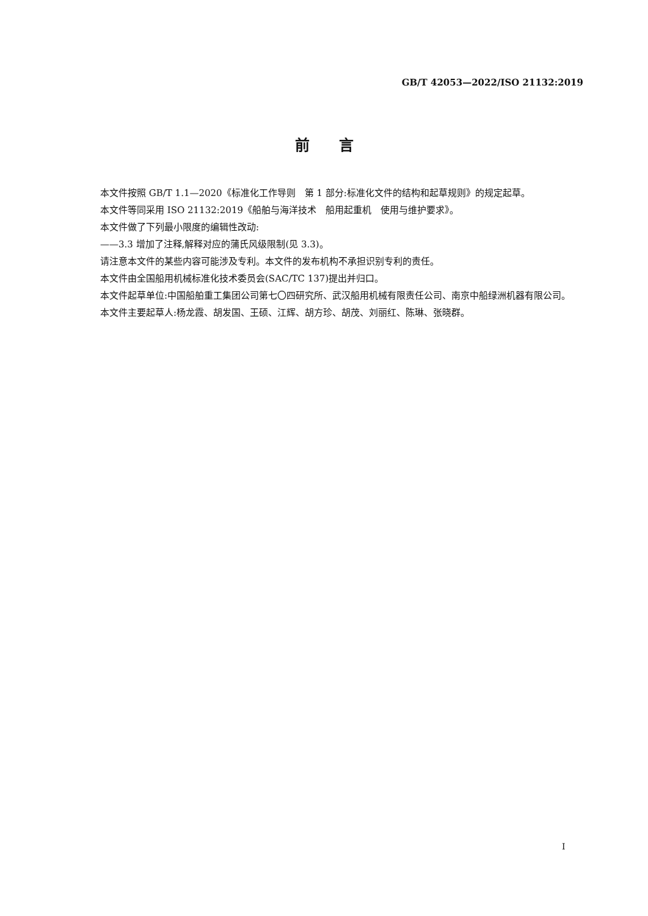GB/T 42053—2022/ISO 21132:2019
前　　言
本文件按照 GB/T 1.1—2020《标准化工作导则　第 1 部分:标准化文件的结构和起草规则》的规定起草。
本文件等同采用 ISO 21132:2019《船舶与海洋技术　船用起重机　使用与维护要求》。
本文件做了下列最小限度的编辑性改动:
——3.3 增加了注释,解释对应的蒲氏风级限制(见 3.3)。
请注意本文件的某些内容可能涉及专利。本文件的发布机构不承担识别专利的责任。
本文件由全国船用机械标准化技术委员会(SAC/TC 137)提出并归口。
本文件起草单位:中国船舶重工集团公司第七〇四研究所、武汉船用机械有限责任公司、南京中船绿洲机器有限公司。
本文件主要起草人:杨龙霞、胡发国、王硕、江辉、胡方珍、胡茂、刘丽红、陈琳、张晓群。
I